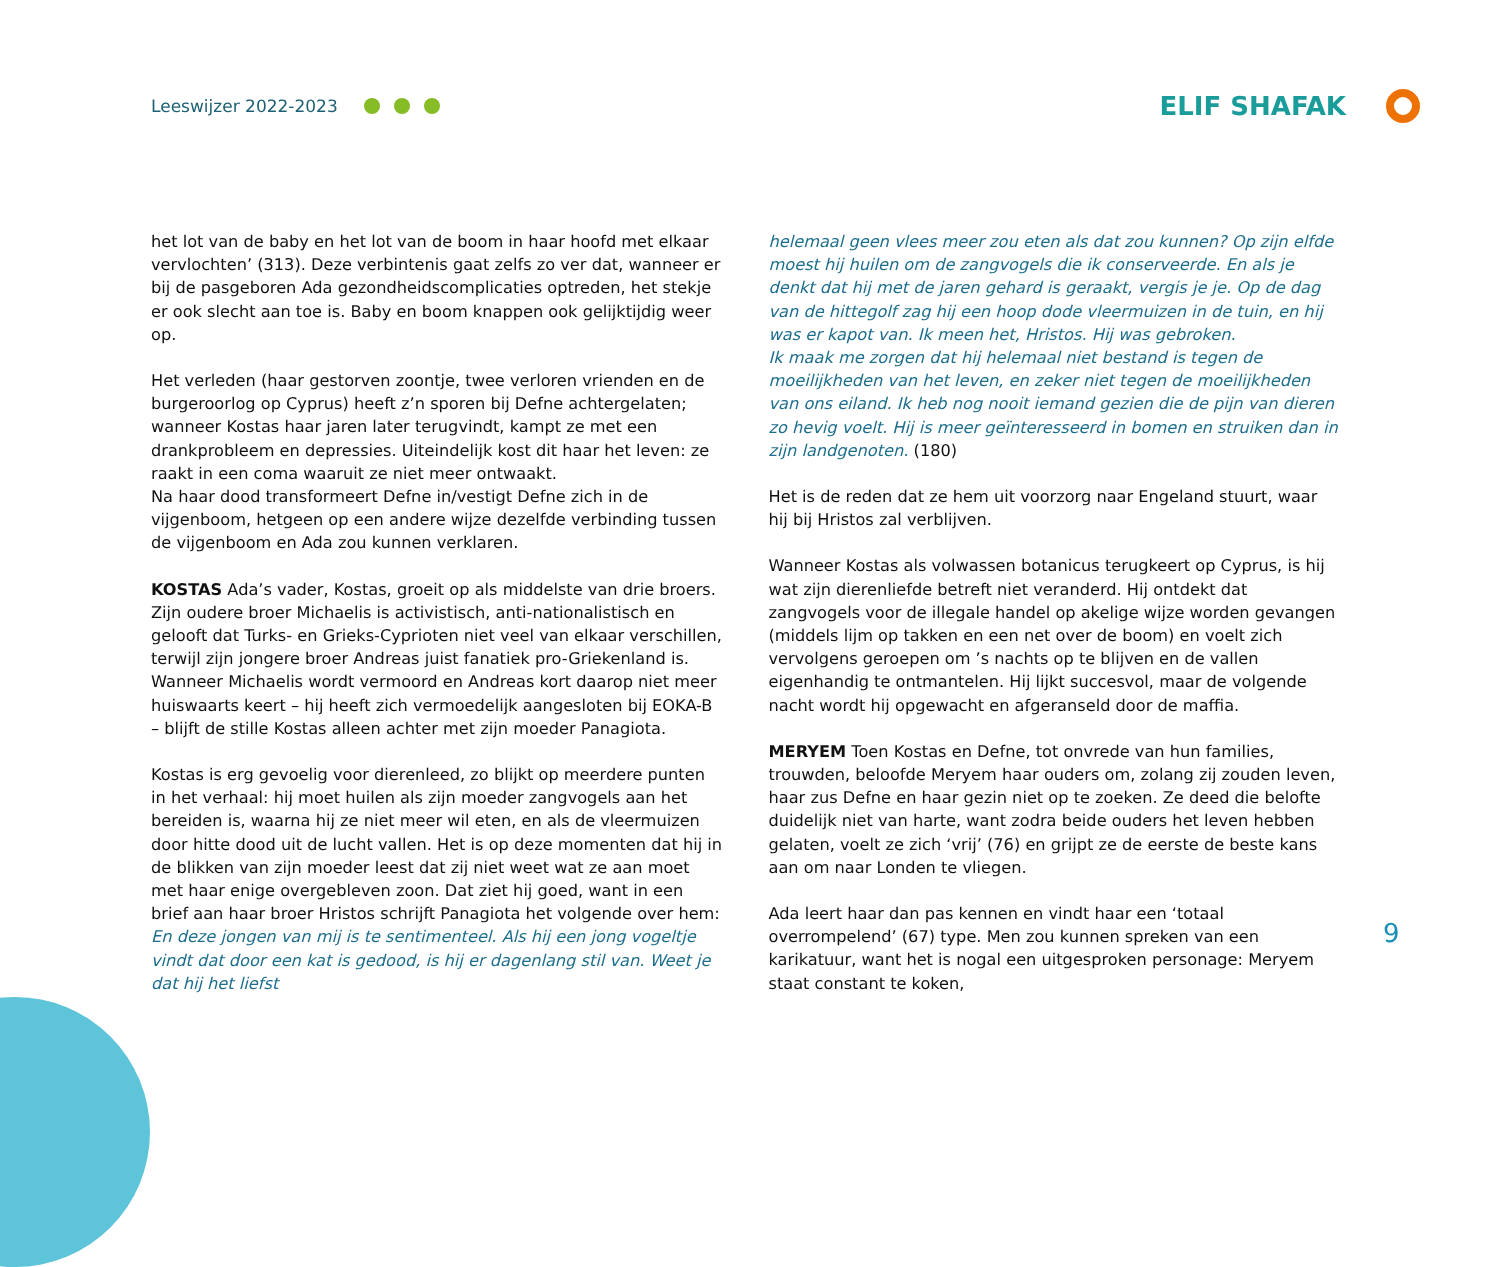Leeswijzer 2022-2023
ELIF SHAFAK
het lot van de baby en het lot van de boom in haar hoofd met elkaar vervlochten’ (313). Deze verbintenis gaat zelfs zo ver dat, wanneer er bij de pasgeboren Ada gezondheidscomplicaties optreden, het stekje er ook slecht aan toe is. Baby en boom knappen ook gelijktijdig weer op.
Het verleden (haar gestorven zoontje, twee verloren vrienden en de burgeroorlog op Cyprus) heeft z’n sporen bij Defne achtergelaten; wanneer Kostas haar jaren later terugvindt, kampt ze met een drankprobleem en depressies. Uiteindelijk kost dit haar het leven: ze raakt in een coma waaruit ze niet meer ontwaakt.
Na haar dood transformeert Defne in/vestigt Defne zich in de vijgenboom, hetgeen op een andere wijze dezelfde verbinding tussen de vijgenboom en Ada zou kunnen verklaren.
KOSTAS Ada’s vader, Kostas, groeit op als middelste van drie broers. Zijn oudere broer Michaelis is activistisch, anti-nationalistisch en gelooft dat Turks- en Grieks-Cyprioten niet veel van elkaar verschillen, terwijl zijn jongere broer Andreas juist fanatiek pro-Griekenland is. Wanneer Michaelis wordt vermoord en Andreas kort daarop niet meer huiswaarts keert – hij heeft zich vermoedelijk aangesloten bij EOKA-B – blijft de stille Kostas alleen achter met zijn moeder Panagiota.
Kostas is erg gevoelig voor dierenleed, zo blijkt op meerdere punten in het verhaal: hij moet huilen als zijn moeder zangvogels aan het bereiden is, waarna hij ze niet meer wil eten, en als de vleermuizen door hitte dood uit de lucht vallen. Het is op deze momenten dat hij in de blikken van zijn moeder leest dat zij niet weet wat ze aan moet met haar enige overgebleven zoon. Dat ziet hij goed, want in een brief aan haar broer Hristos schrijft Panagiota het volgende over hem:
En deze jongen van mij is te sentimenteel. Als hij een jong vogeltje vindt dat door een kat is gedood, is hij er dagenlang stil van. Weet je dat hij het liefst
helemaal geen vlees meer zou eten als dat zou kunnen? Op zijn elfde moest hij huilen om de zangvogels die ik conserveerde. En als je denkt dat hij met de jaren gehard is geraakt, vergis je je. Op de dag van de hittegolf zag hij een hoop dode vleermuizen in de tuin, en hij was er kapot van. Ik meen het, Hristos. Hij was gebroken.
Ik maak me zorgen dat hij helemaal niet bestand is tegen de moeilijkheden van het leven, en zeker niet tegen de moeilijkheden van ons eiland. Ik heb nog nooit iemand gezien die de pijn van dieren zo hevig voelt. Hij is meer geïnteresseerd in bomen en struiken dan in zijn landgenoten. (180)
Het is de reden dat ze hem uit voorzorg naar Engeland stuurt, waar hij bij Hristos zal verblijven.
Wanneer Kostas als volwassen botanicus terugkeert op Cyprus, is hij wat zijn dierenliefde betreft niet veranderd. Hij ontdekt dat zangvogels voor de illegale handel op akelige wijze worden gevangen (middels lijm op takken en een net over de boom) en voelt zich vervolgens geroepen om ’s nachts op te blijven en de vallen eigenhandig te ontmantelen. Hij lijkt succesvol, maar de volgende nacht wordt hij opgewacht en afgeranseld door de maffia.
MERYEM Toen Kostas en Defne, tot onvrede van hun families, trouwden, beloofde Meryem haar ouders om, zolang zij zouden leven, haar zus Defne en haar gezin niet op te zoeken. Ze deed die belofte duidelijk niet van harte, want zodra beide ouders het leven hebben gelaten, voelt ze zich ‘vrij’ (76) en grijpt ze de eerste de beste kans aan om naar Londen te vliegen.
Ada leert haar dan pas kennen en vindt haar een ‘totaal overrompelend’ (67) type. Men zou kunnen spreken van een karikatuur, want het is nogal een uitgesproken personage: Meryem staat constant te koken,
9